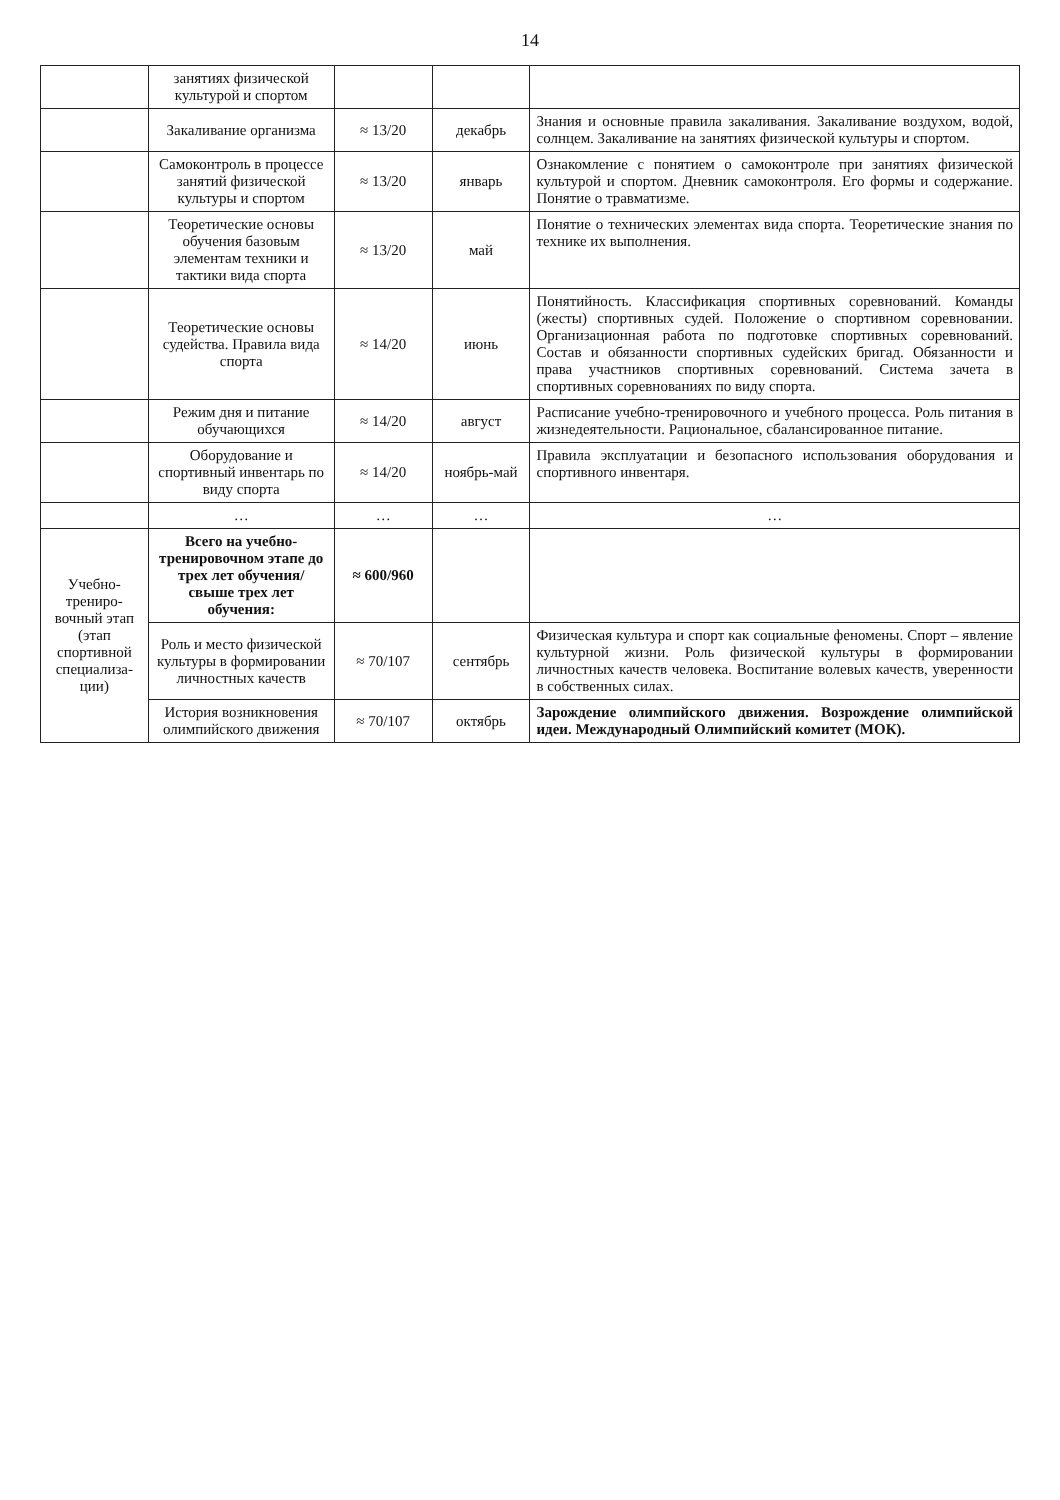14
| | занятиях физической культурой и спортом | | | |
| | Закаливание организма | ≈ 13/20 | декабрь | Знания и основные правила закаливания. Закаливание воздухом, водой, солнцем. Закаливание на занятиях физической культуры и спортом. |
| | Самоконтроль в процессе занятий физической культуры и спортом | ≈ 13/20 | январь | Ознакомление с понятием о самоконтроле при занятиях физической культурой и спортом. Дневник самоконтроля. Его формы и содержание. Понятие о травматизме. |
| | Теоретические основы обучения базовым элементам техники и тактики вида спорта | ≈ 13/20 | май | Понятие о технических элементах вида спорта. Теоретические знания по технике их выполнения. |
| | Теоретические основы судейства. Правила вида спорта | ≈ 14/20 | июнь | Понятийность. Классификация спортивных соревнований. Команды (жесты) спортивных судей. Положение о спортивном соревновании. Организационная работа по подготовке спортивных соревнований. Состав и обязанности спортивных судейских бригад. Обязанности и права участников спортивных соревнований. Система зачета в спортивных соревнованиях по виду спорта. |
| | Режим дня и питание обучающихся | ≈ 14/20 | август | Расписание учебно-тренировочного и учебного процесса. Роль питания в жизнедеятельности. Рациональное, сбалансированное питание. |
| | Оборудование и спортивный инвентарь по виду спорта | ≈ 14/20 | ноябрь-май | Правила эксплуатации и безопасного использования оборудования и спортивного инвентаря. |
| | … | … | … | … |
| Учебно-трениро-вочный этап (этап спортивной специализа-ции) | Всего на учебно-тренировочном этапе до трех лет обучения/ свыше трех лет обучения: | ≈ 600/960 | | |
| | Роль и место физической культуры в формировании личностных качеств | ≈ 70/107 | сентябрь | Физическая культура и спорт как социальные феномены. Спорт – явление культурной жизни. Роль физической культуры в формировании личностных качеств человека. Воспитание волевых качеств, уверенности в собственных силах. |
| | История возникновения олимпийского движения | ≈ 70/107 | октябрь | Зарождение олимпийского движения. Возрождение олимпийской идеи. Международный Олимпийский комитет (МОК). |